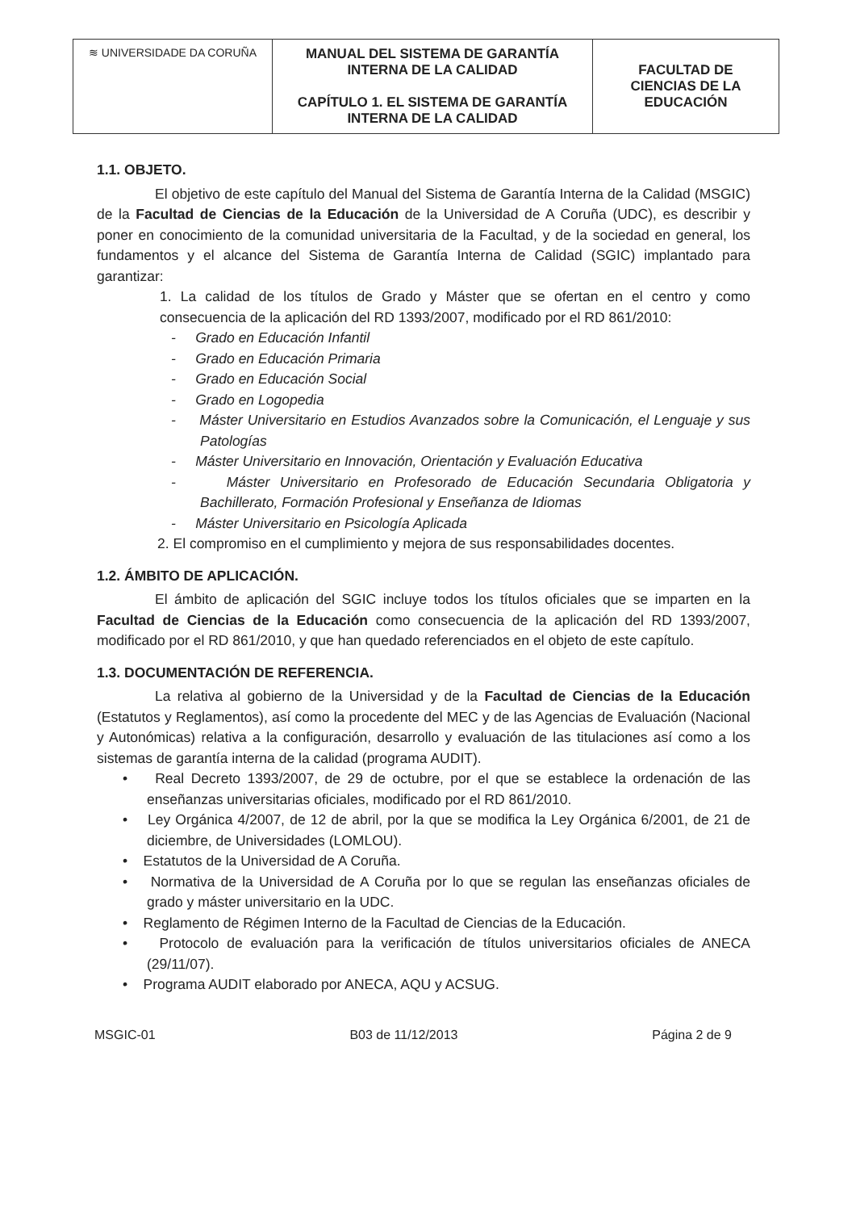| ≋ UNIVERSIDADE DA CORUÑA | MANUAL DEL SISTEMA DE GARANTÍA INTERNA DE LA CALIDAD CAPÍTULO 1. EL SISTEMA DE GARANTÍA INTERNA DE LA CALIDAD | FACULTAD DE CIENCIAS DE LA EDUCACIÓN |
1.1. OBJETO.
El objetivo de este capítulo del Manual del Sistema de Garantía Interna de la Calidad (MSGIC) de la Facultad de Ciencias de la Educación de la Universidad de A Coruña (UDC), es describir y poner en conocimiento de la comunidad universitaria de la Facultad, y de la sociedad en general, los fundamentos y el alcance del Sistema de Garantía Interna de Calidad (SGIC) implantado para garantizar:
1. La calidad de los títulos de Grado y Máster que se ofertan en el centro y como consecuencia de la aplicación del RD 1393/2007, modificado por el RD 861/2010:
- Grado en Educación Infantil
- Grado en Educación Primaria
- Grado en Educación Social
- Grado en Logopedia
- Máster Universitario en Estudios Avanzados sobre la Comunicación, el Lenguaje y sus Patologías
- Máster Universitario en Innovación, Orientación y Evaluación Educativa
- Máster Universitario en Profesorado de Educación Secundaria Obligatoria y Bachillerato, Formación Profesional y Enseñanza de Idiomas
- Máster Universitario en Psicología Aplicada
2. El compromiso en el cumplimiento y mejora de sus responsabilidades docentes.
1.2. ÁMBITO DE APLICACIÓN.
El ámbito de aplicación del SGIC incluye todos los títulos oficiales que se imparten en la Facultad de Ciencias de la Educación como consecuencia de la aplicación del RD 1393/2007, modificado por el RD 861/2010, y que han quedado referenciados en el objeto de este capítulo.
1.3. DOCUMENTACIÓN DE REFERENCIA.
La relativa al gobierno de la Universidad y de la Facultad de Ciencias de la Educación (Estatutos y Reglamentos), así como la procedente del MEC y de las Agencias de Evaluación (Nacional y Autonómicas) relativa a la configuración, desarrollo y evaluación de las titulaciones así como a los sistemas de garantía interna de la calidad (programa AUDIT).
• Real Decreto 1393/2007, de 29 de octubre, por el que se establece la ordenación de las enseñanzas universitarias oficiales, modificado por el RD 861/2010.
• Ley Orgánica 4/2007, de 12 de abril, por la que se modifica la Ley Orgánica 6/2001, de 21 de diciembre, de Universidades (LOMLOU).
• Estatutos de la Universidad de A Coruña.
• Normativa de la Universidad de A Coruña por lo que se regulan las enseñanzas oficiales de grado y máster universitario en la UDC.
• Reglamento de Régimen Interno de la Facultad de Ciencias de la Educación.
• Protocolo de evaluación para la verificación de títulos universitarios oficiales de ANECA (29/11/07).
• Programa AUDIT elaborado por ANECA, AQU y ACSUG.
MSGIC-01 B03 de 11/12/2013 Página 2 de 9